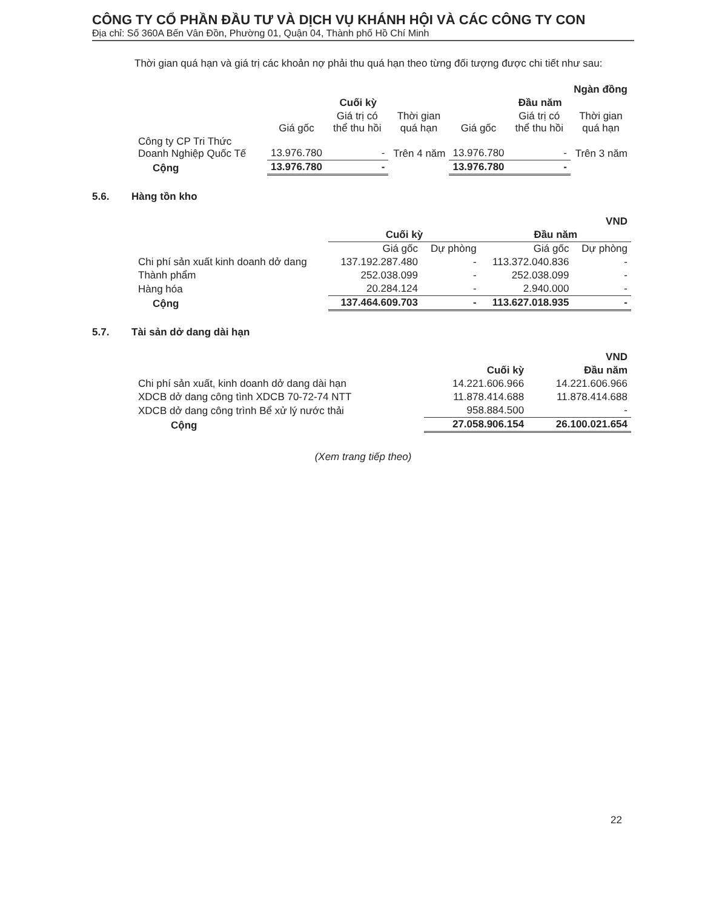CÔNG TY CỔ PHẦN ĐẦU TƯ VÀ DỊCH VỤ KHÁNH HỘI VÀ CÁC CÔNG TY CON
Địa chỉ: Số 360A Bến Vân Đồn, Phường 01, Quận 04, Thành phố Hồ Chí Minh
Thời gian quá hạn và giá trị các khoản nợ phải thu quá hạn theo từng đối tượng được chi tiết như sau:
| Ngàn đồng | | | | | | |
| | Cuối kỳ | | | Đầu năm | | |
| | Giá gốc | Giá trị có thể thu hồi | Thời gian quá hạn | Giá gốc | Giá trị có thể thu hồi | Thời gian quá hạn |
| Công ty CP Tri Thức Doanh Nghiệp Quốc Tế | 13.976.780 | - | Trên 4 năm | 13.976.780 | - | Trên 3 năm |
| Cộng | 13.976.780 | - | | 13.976.780 | - | |
5.6. Hàng tồn kho
| VND | | | | |
| | Cuối kỳ | | Đầu năm | |
| | Giá gốc | Dự phòng | Giá gốc | Dự phòng |
| Chi phí sản xuất kinh doanh dở dang | 137.192.287.480 | - | 113.372.040.836 | - |
| Thành phẩm | 252.038.099 | - | 252.038.099 | - |
| Hàng hóa | 20.284.124 | - | 2.940.000 | - |
| Cộng | 137.464.609.703 | - | 113.627.018.935 | - |
5.7. Tài sản dở dang dài hạn
| VND | | |
| | Cuối kỳ | Đầu năm |
| Chi phí sản xuất, kinh doanh dở dang dài hạn | 14.221.606.966 | 14.221.606.966 |
| XDCB dở dang công tình XDCB 70-72-74 NTT | 11.878.414.688 | 11.878.414.688 |
| XDCB dở dang công trình Bể xử lý nước thải | 958.884.500 | - |
| Cộng | 27.058.906.154 | 26.100.021.654 |
(Xem trang tiếp theo)
22